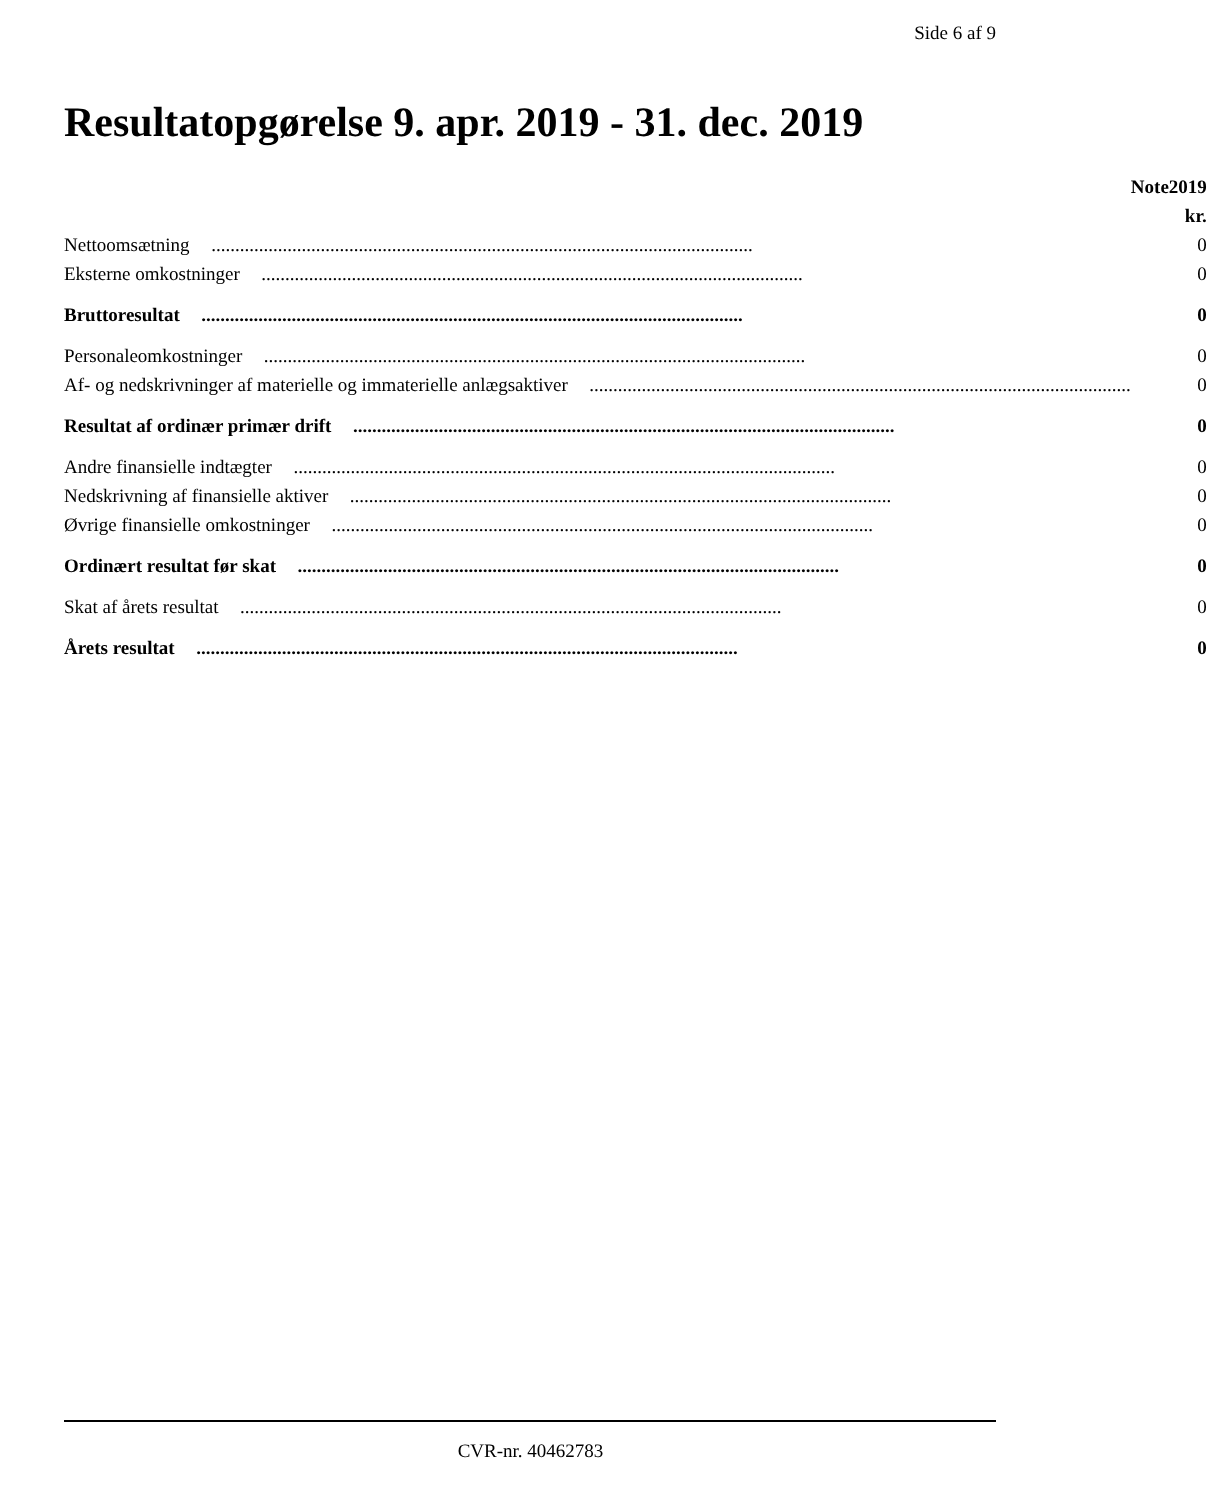Side 6 af 9
Resultatopgørelse 9. apr. 2019 - 31. dec. 2019
| | Note | 2019 |
| --- | --- | --- |
| | | kr. |
| Nettoomsætning .................................................................................................................. | | 0 |
| Eksterne omkostninger .................................................................................................................. | | 0 |
| Bruttoresultat .................................................................................................................. | | 0 |
| Personaleomkostninger .................................................................................................................. | | 0 |
| Af- og nedskrivninger af materielle og immaterielle anlægsaktiver .................................................................................................................. | | 0 |
| Resultat af ordinær primær drift .................................................................................................................. | | 0 |
| Andre finansielle indtægter .................................................................................................................. | | 0 |
| Nedskrivning af finansielle aktiver .................................................................................................................. | | 0 |
| Øvrige finansielle omkostninger .................................................................................................................. | | 0 |
| Ordinært resultat før skat .................................................................................................................. | | 0 |
| Skat af årets resultat .................................................................................................................. | | 0 |
| Årets resultat .................................................................................................................. | | 0 |
CVR-nr. 40462783